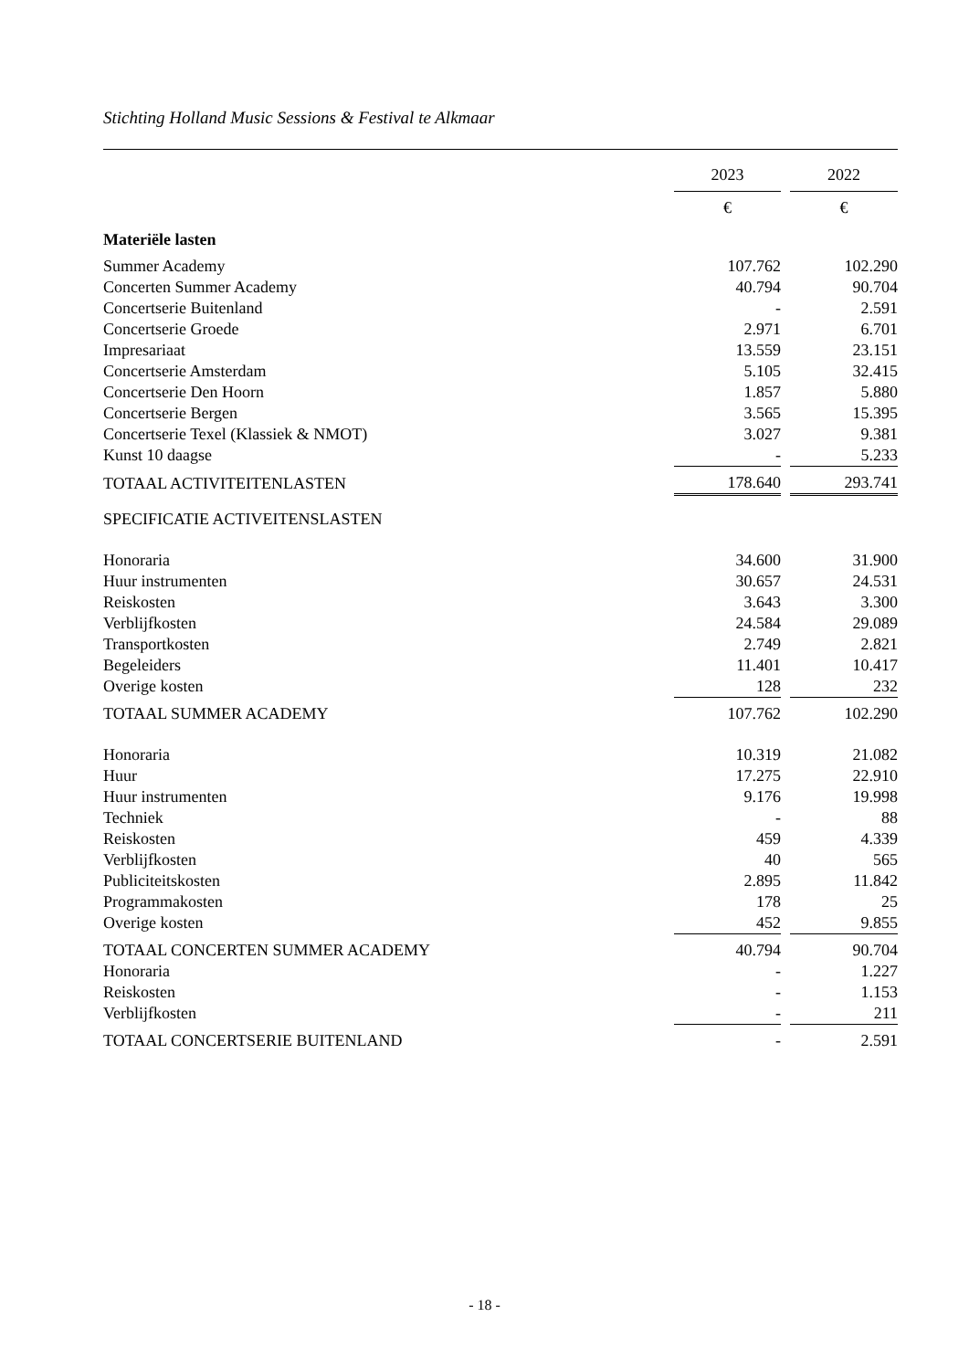Stichting Holland Music Sessions & Festival te Alkmaar
| | 2023 | | 2022 |
| --- | --- | --- | --- |
| | € | | € |
| Materiële lasten | | | |
| Summer Academy | 107.762 | | 102.290 |
| Concerten Summer Academy | 40.794 | | 90.704 |
| Concertserie Buitenland | - | | 2.591 |
| Concertserie Groede | 2.971 | | 6.701 |
| Impresariaat | 13.559 | | 23.151 |
| Concertserie Amsterdam | 5.105 | | 32.415 |
| Concertserie Den Hoorn | 1.857 | | 5.880 |
| Concertserie Bergen | 3.565 | | 15.395 |
| Concertserie Texel (Klassiek & NMOT) | 3.027 | | 9.381 |
| Kunst 10 daagse | - | | 5.233 |
| TOTAAL ACTIVITEITENLASTEN | 178.640 | | 293.741 |
| SPECIFICATIE ACTIVEITENSLASTEN | | | |
| Honoraria | 34.600 | | 31.900 |
| Huur instrumenten | 30.657 | | 24.531 |
| Reiskosten | 3.643 | | 3.300 |
| Verblijfkosten | 24.584 | | 29.089 |
| Transportkosten | 2.749 | | 2.821 |
| Begeleiders | 11.401 | | 10.417 |
| Overige kosten | 128 | | 232 |
| TOTAAL SUMMER ACADEMY | 107.762 | | 102.290 |
| Honoraria | 10.319 | | 21.082 |
| Huur | 17.275 | | 22.910 |
| Huur instrumenten | 9.176 | | 19.998 |
| Techniek | - | | 88 |
| Reiskosten | 459 | | 4.339 |
| Verblijfkosten | 40 | | 565 |
| Publiciteitskosten | 2.895 | | 11.842 |
| Programmakosten | 178 | | 25 |
| Overige kosten | 452 | | 9.855 |
| TOTAAL CONCERTEN SUMMER ACADEMY | 40.794 | | 90.704 |
| Honoraria | - | | 1.227 |
| Reiskosten | - | | 1.153 |
| Verblijfkosten | - | | 211 |
| TOTAAL CONCERTSERIE BUITENLAND | - | | 2.591 |
- 18 -